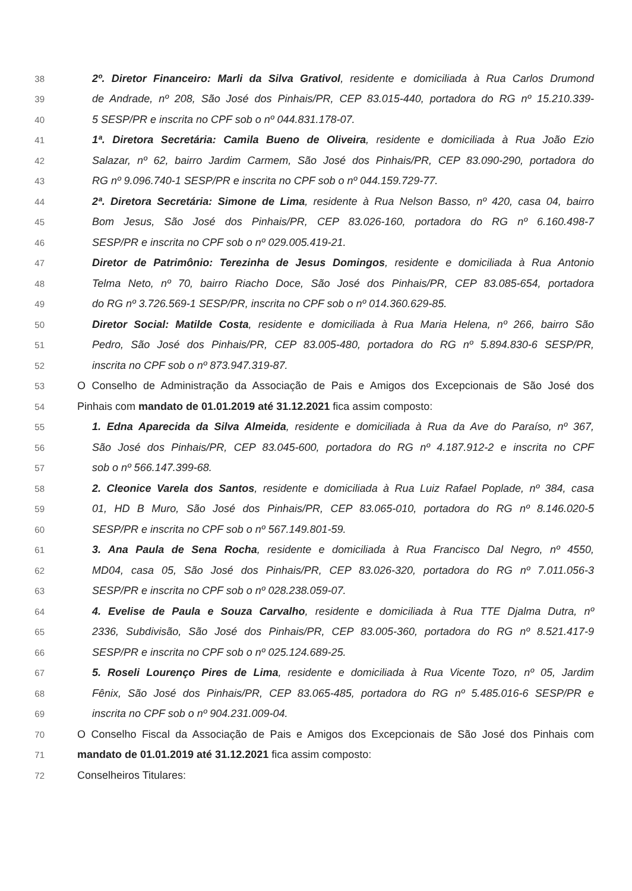38 2º. Diretor Financeiro: Marli da Silva Grativol, residente e domiciliada à Rua Carlos Drumond
39 de Andrade, nº 208, São José dos Pinhais/PR, CEP 83.015-440, portadora do RG nº 15.210.339-
40 5 SESP/PR e inscrita no CPF sob o nº 044.831.178-07.
41 1ª. Diretora Secretária: Camila Bueno de Oliveira, residente e domiciliada à Rua João Ezio
42 Salazar, nº 62, bairro Jardim Carmem, São José dos Pinhais/PR, CEP 83.090-290, portadora do
43 RG nº 9.096.740-1 SESP/PR e inscrita no CPF sob o nº 044.159.729-77.
44 2ª. Diretora Secretária: Simone de Lima, residente à Rua Nelson Basso, nº 420, casa 04, bairro
45 Bom Jesus, São José dos Pinhais/PR, CEP 83.026-160, portadora do RG nº 6.160.498-7
46 SESP/PR e inscrita no CPF sob o nº 029.005.419-21.
47 Diretor de Patrimônio: Terezinha de Jesus Domingos, residente e domiciliada à Rua Antonio
48 Telma Neto, nº 70, bairro Riacho Doce, São José dos Pinhais/PR, CEP 83.085-654, portadora
49 do RG nº 3.726.569-1 SESP/PR, inscrita no CPF sob o nº 014.360.629-85.
50 Diretor Social: Matilde Costa, residente e domiciliada à Rua Maria Helena, nº 266, bairro São
51 Pedro, São José dos Pinhais/PR, CEP 83.005-480, portadora do RG nº 5.894.830-6 SESP/PR,
52 inscrita no CPF sob o nº 873.947.319-87.
53 O Conselho de Administração da Associação de Pais e Amigos dos Excepcionais de São José dos
54 Pinhais com mandato de 01.01.2019 até 31.12.2021 fica assim composto:
55 1. Edna Aparecida da Silva Almeida, residente e domiciliada à Rua da Ave do Paraíso, nº 367,
56 São José dos Pinhais/PR, CEP 83.045-600, portadora do RG nº 4.187.912-2 e inscrita no CPF
57 sob o nº 566.147.399-68.
58 2. Cleonice Varela dos Santos, residente e domiciliada à Rua Luiz Rafael Poplade, nº 384, casa
59 01, HD B Muro, São José dos Pinhais/PR, CEP 83.065-010, portadora do RG nº 8.146.020-5
60 SESP/PR e inscrita no CPF sob o nº 567.149.801-59.
61 3. Ana Paula de Sena Rocha, residente e domiciliada à Rua Francisco Dal Negro, nº 4550,
62 MD04, casa 05, São José dos Pinhais/PR, CEP 83.026-320, portadora do RG nº 7.011.056-3
63 SESP/PR e inscrita no CPF sob o nº 028.238.059-07.
64 4. Evelise de Paula e Souza Carvalho, residente e domiciliada à Rua TTE Djalma Dutra, nº
65 2336, Subdivisão, São José dos Pinhais/PR, CEP 83.005-360, portadora do RG nº 8.521.417-9
66 SESP/PR e inscrita no CPF sob o nº 025.124.689-25.
67 5. Roseli Lourenço Pires de Lima, residente e domiciliada à Rua Vicente Tozo, nº 05, Jardim
68 Fênix, São José dos Pinhais/PR, CEP 83.065-485, portadora do RG nº 5.485.016-6 SESP/PR e
69 inscrita no CPF sob o nº 904.231.009-04.
70 O Conselho Fiscal da Associação de Pais e Amigos dos Excepcionais de São José dos Pinhais com
71 mandato de 01.01.2019 até 31.12.2021 fica assim composto:
72 Conselheiros Titulares: